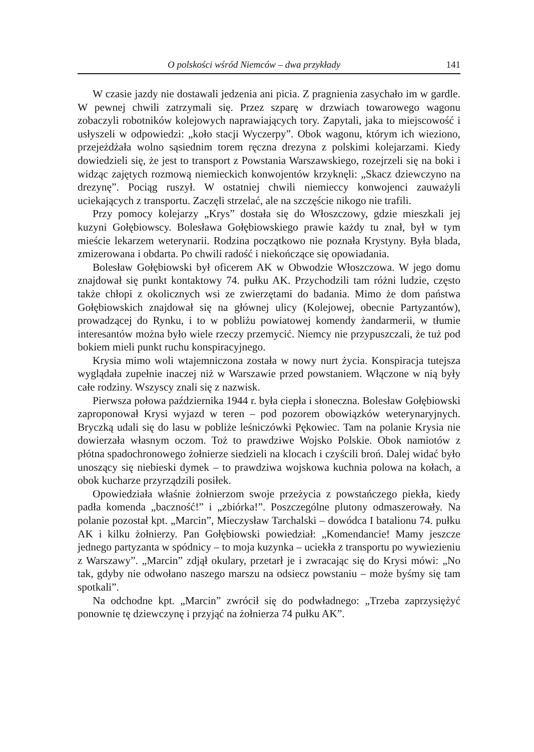O polskości wśród Niemców – dwa przykłady 141
W czasie jazdy nie dostawali jedzenia ani picia. Z pragnienia zasychało im w gardle. W pewnej chwili zatrzymali się. Przez szparę w drzwiach towarowego wagonu zobaczyli robotników kolejowych naprawiających tory. Zapytali, jaka to miejscowość i usłyszeli w odpowiedzi: „koło stacji Wyczerpy”. Obok wagonu, którym ich wieziono, przejeżdżała wolno sąsiednim torem ręczna drezyna z polskimi kolejarzami. Kiedy dowiedzieli się, że jest to transport z Powstania Warszawskiego, rozejrzeli się na boki i widząc zajętych rozmową niemieckich konwojentów krzyknęli: „Skacz dziewczyno na drezynę”. Pociąg ruszył. W ostatniej chwili niemieccy konwojenci zauważyli uciekających z transportu. Zaczęli strzelać, ale na szczęście nikogo nie trafili.
Przy pomocy kolejarzy „Krys” dostała się do Włoszczowy, gdzie mieszkali jej kuzyni Gołębiowscy. Bolesława Gołębiowskiego prawie każdy tu znał, był w tym mieście lekarzem weterynarii. Rodzina początkowo nie poznała Krystyny. Była blada, zmizerowana i obdarta. Po chwili radość i niekończące się opowiadania.
Bolesław Gołębiowski był oficerem AK w Obwodzie Włoszczowa. W jego domu znajdował się punkt kontaktowy 74. pułku AK. Przychodzili tam różni ludzie, często także chłopi z okolicznych wsi ze zwierzętami do badania. Mimo że dom państwa Gołębiowskich znajdował się na głównej ulicy (Kolejowej, obecnie Partyzantów), prowadzącej do Rynku, i to w pobliżu powiatowej komendy żandarmerii, w tłumie interesantów można było wiele rzeczy przemycić. Niemcy nie przypuszczali, że tuż pod bokiem mieli punkt ruchu konspiracyjnego.
Krysia mimo woli wtajemniczona została w nowy nurt życia. Konspiracja tutejsza wyglądała zupełnie inaczej niż w Warszawie przed powstaniem. Włączone w nią były całe rodziny. Wszyscy znali się z nazwisk.
Pierwsza połowa października 1944 r. była ciepła i słoneczna. Bolesław Gołębiowski zaproponował Krysi wyjazd w teren – pod pozorem obowiązków weterynaryjnych. Bryczką udali się do lasu w pobliże leśniczówki Pękowiec. Tam na polanie Krysia nie dowierzała własnym oczom. Toż to prawdziwe Wojsko Polskie. Obok namiotów z płótna spadochronowego żołnierze siedzieli na klocach i czyścili broń. Dalej widać było unoszący się niebieski dymek – to prawdziwa wojskowa kuchnia polowa na kołach, a obok kucharze przyrządzili posiłek.
Opowiedziała właśnie żołnierzom swoje przeżycia z powstańczego piekła, kiedy padła komenda „baczność!” i „zbiórka!”. Poszczególne plutony odmaszerowały. Na polanie pozostał kpt. „Marcin”, Mieczysław Tarchalski – dowódca I batalionu 74. pułku AK i kilku żołnierzy. Pan Gołębiowski powiedział: „Komendancie! Mamy jeszcze jednego partyzanta w spódnicy – to moja kuzynka – uciekła z transportu po wywiezieniu z Warszawy”. „Marcin” zdjął okulary, przetarł je i zwracając się do Krysi mówi: „No tak, gdyby nie odwołano naszego marszu na odsiecz powstaniu – może byśmy się tam spotkali”.
Na odchodne kpt. „Marcin” zwrócił się do podwładnego: „Trzeba zaprzysiężyć ponownie tę dziewczynę i przyjąć na żołnierza 74 pułku AK”.